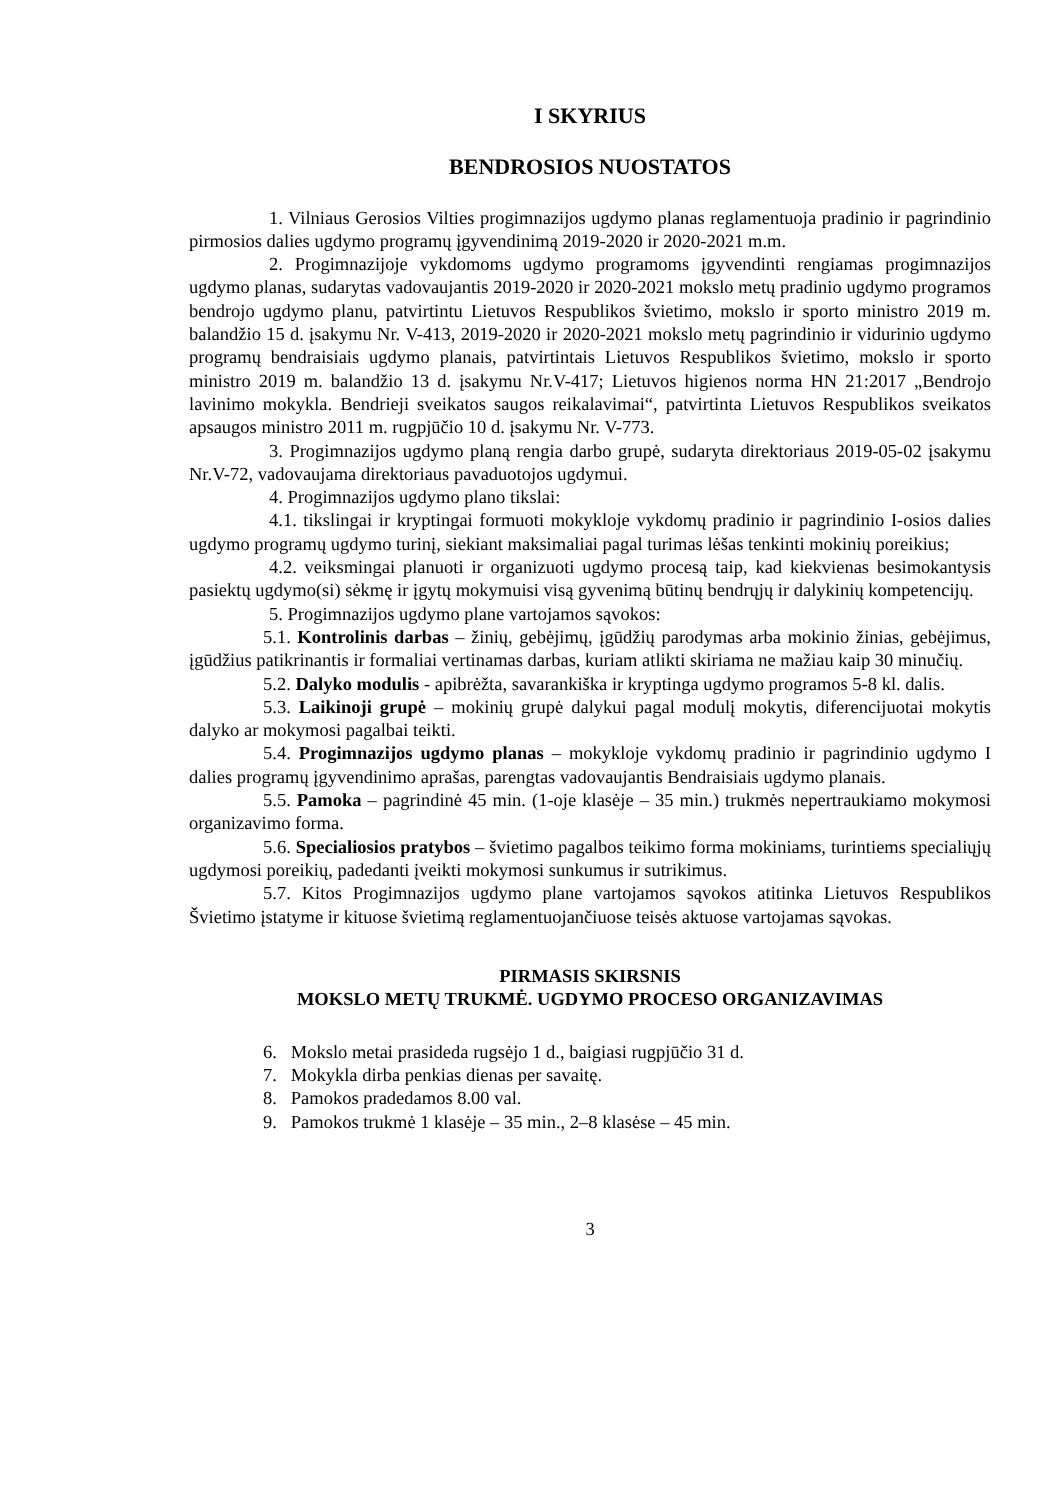I SKYRIUS
BENDROSIOS NUOSTATOS
1. Vilniaus Gerosios Vilties progimnazijos ugdymo planas reglamentuoja pradinio ir pagrindinio pirmosios dalies ugdymo programų įgyvendinimą 2019-2020 ir 2020-2021 m.m.
2. Progimnazijoje vykdomoms ugdymo programoms įgyvendinti rengiamas progimnazijos ugdymo planas, sudarytas vadovaujantis 2019-2020 ir 2020-2021 mokslo metų pradinio ugdymo programos bendrojo ugdymo planu, patvirtintu Lietuvos Respublikos švietimo, mokslo ir sporto ministro 2019 m. balandžio 15 d. įsakymu Nr. V-413, 2019-2020 ir 2020-2021 mokslo metų pagrindinio ir vidurinio ugdymo programų bendraisiais ugdymo planais, patvirtintais Lietuvos Respublikos švietimo, mokslo ir sporto ministro 2019 m. balandžio 13 d. įsakymu Nr.V-417; Lietuvos higienos norma HN 21:2017 „Bendrojo lavinimo mokykla. Bendrieji sveikatos saugos reikalavimai“, patvirtinta Lietuvos Respublikos sveikatos apsaugos ministro 2011 m. rugpjūčio 10 d. įsakymu Nr. V-773.
3. Progimnazijos ugdymo planą rengia darbo grupė, sudaryta direktoriaus 2019-05-02 įsakymu Nr.V-72, vadovaujama direktoriaus pavaduotojos ugdymui.
4. Progimnazijos ugdymo plano tikslai:
4.1. tikslingai ir kryptingai formuoti mokykloje vykdomų pradinio ir pagrindinio I-osios dalies ugdymo programų ugdymo turinį, siekiant maksimaliai pagal turimas lėšas tenkinti mokinių poreikius;
4.2. veiksmingai planuoti ir organizuoti ugdymo procesą taip, kad kiekvienas besimokantysis pasiektų ugdymo(si) sėkmę ir įgytų mokymuisi visą gyvenimą būtinų bendrųjų ir dalykinių kompetencijų.
5. Progimnazijos ugdymo plane vartojamos sąvokos:
5.1. Kontrolinis darbas – žinių, gebėjimų, įgūdžių parodymas arba mokinio žinias, gebėjimus, įgūdžius patikrinantis ir formaliai vertinamas darbas, kuriam atlikti skiriama ne mažiau kaip 30 minučių.
5.2. Dalyko modulis - apibrėžta, savarankiška ir kryptinga ugdymo programos 5-8 kl. dalis.
5.3. Laikinoji grupė – mokinių grupė dalykui pagal modulį mokytis, diferencijuotai mokytis dalyko ar mokymosi pagalbai teikti.
5.4. Progimnazijos ugdymo planas – mokykloje vykdomų pradinio ir pagrindinio ugdymo I dalies programų įgyvendinimo aprašas, parengtas vadovaujantis Bendraisiais ugdymo planais.
5.5. Pamoka – pagrindinė 45 min. (1-oje klasėje – 35 min.) trukmės nepertraukiamo mokymosi organizavimo forma.
5.6. Specialiosios pratybos – švietimo pagalbos teikimo forma mokiniams, turintiems specialiųjų ugdymosi poreikių, padedanti įveikti mokymosi sunkumus ir sutrikimus.
5.7. Kitos Progimnazijos ugdymo plane vartojamos sąvokos atitinka Lietuvos Respublikos Švietimo įstatyme ir kituose švietimą reglamentuojančiuose teisės aktuose vartojamas sąvokas.
PIRMASIS SKIRSNIS
MOKSLO METŲ TRUKMĖ. UGDYMO PROCESO ORGANIZAVIMAS
6. Mokslo metai prasideda rugsėjo 1 d., baigiasi rugpjūčio 31 d.
7. Mokykla dirba penkias dienas per savaitę.
8. Pamokos pradedamos 8.00 val.
9. Pamokos trukmė 1 klasėje – 35 min., 2–8 klasėse – 45 min.
3